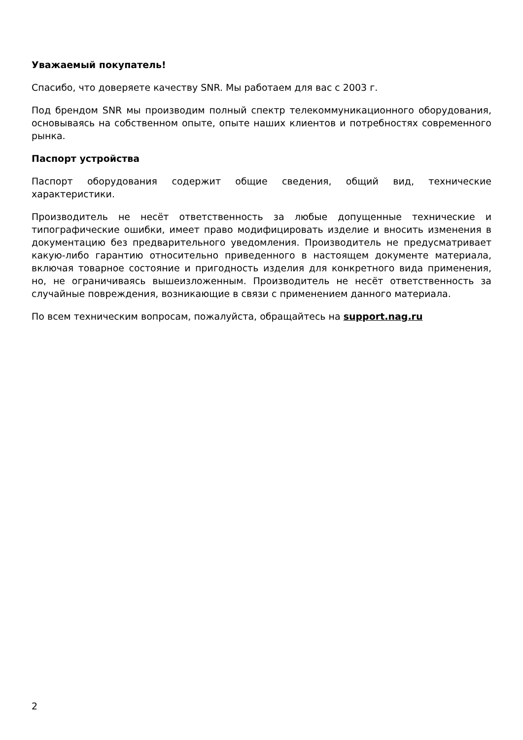Уважаемый покупатель!
Спасибо, что доверяете качеству SNR. Мы работаем для вас с 2003 г.
Под брендом SNR мы производим полный спектр телекоммуникационного оборудования, основываясь на собственном опыте, опыте наших клиентов и потребностях современного рынка.
Паспорт устройства
Паспорт оборудования содержит общие сведения, общий вид, технические характеристики.
Производитель не несёт ответственность за любые допущенные технические и типографические ошибки, имеет право модифицировать изделие и вносить изменения в документацию без предварительного уведомления. Производитель не предусматривает какую-либо гарантию относительно приведенного в настоящем документе материала, включая товарное состояние и пригодность изделия для конкретного вида применения, но, не ограничиваясь вышеизложенным. Производитель не несёт ответственность за случайные повреждения, возникающие в связи с применением данного материала.
По всем техническим вопросам, пожалуйста, обращайтесь на support.nag.ru
2